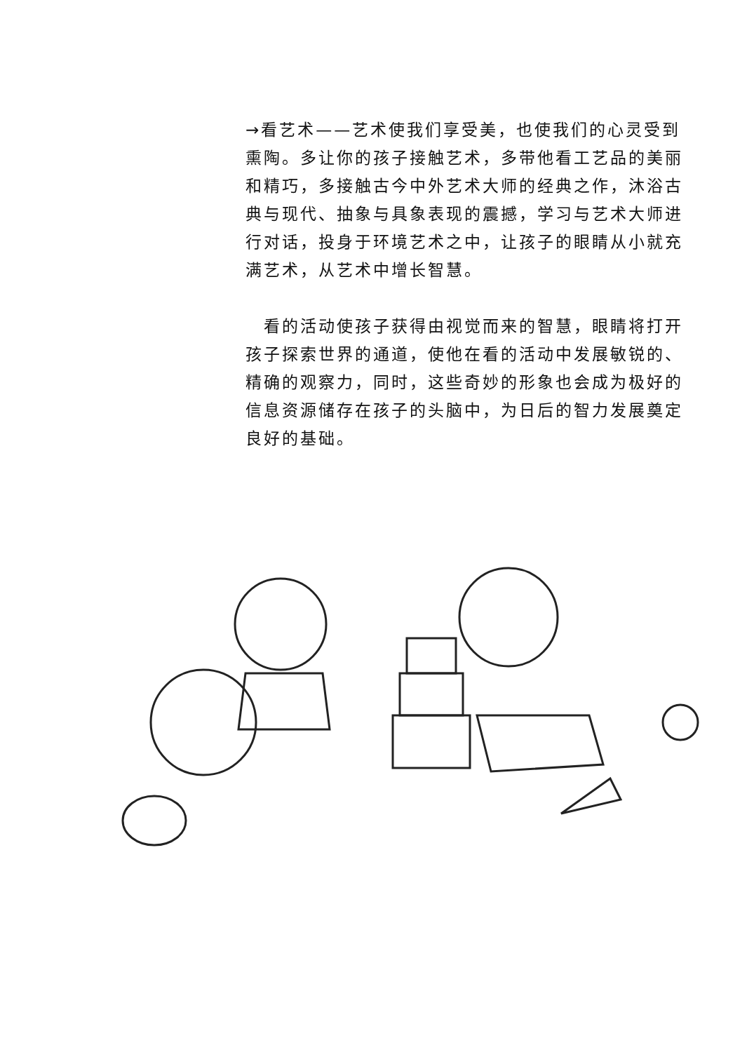→看艺术——艺术使我们享受美，也使我们的心灵受到熏陶。多让你的孩子接触艺术，多带他看工艺品的美丽和精巧，多接触古今中外艺术大师的经典之作，沐浴古典与现代、抽象与具象表现的震撼，学习与艺术大师进行对话，投身于环境艺术之中，让孩子的眼睛从小就充满艺术，从艺术中增长智慧。
　看的活动使孩子获得由视觉而来的智慧，眼睛将打开孩子探索世界的通道，使他在看的活动中发展敏锐的、精确的观察力，同时，这些奇妙的形象也会成为极好的信息资源储存在孩子的头脑中，为日后的智力发展奠定良好的基础。